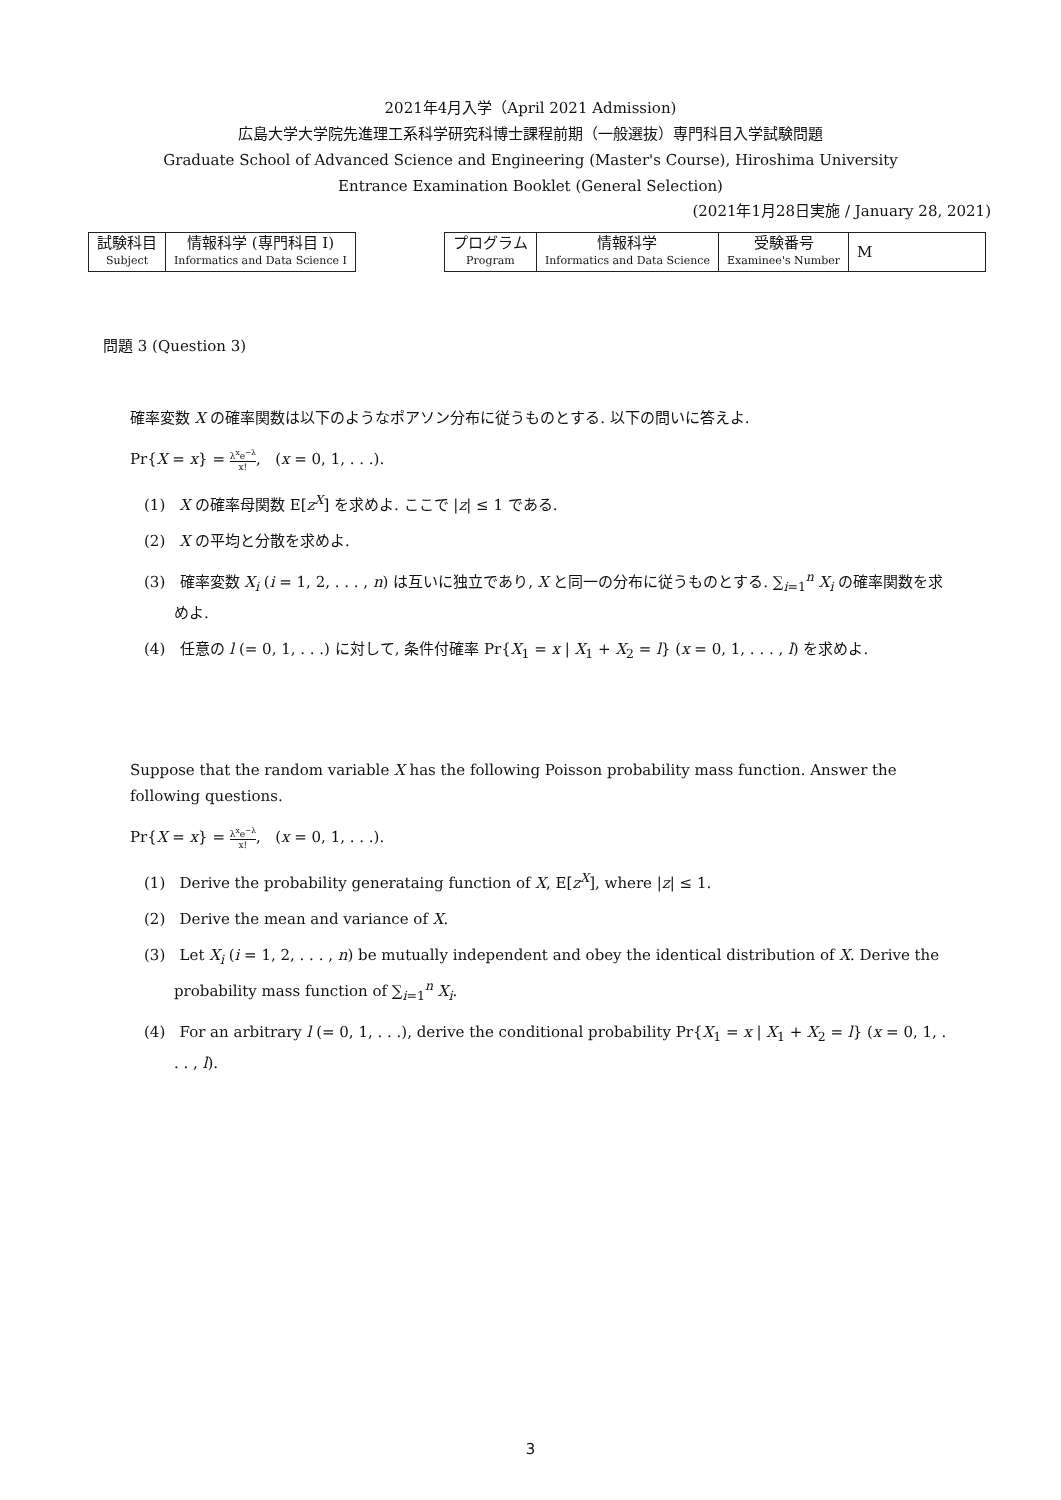2021年4月入学（April 2021 Admission)
広島大学大学院先進理工系科学研究科博士課程前期（一般選抜）専門科目入学試験問題
Graduate School of Advanced Science and Engineering (Master's Course), Hiroshima University
Entrance Examination Booklet (General Selection)
(2021年1月28日実施 / January 28, 2021)
| 試験科目 Subject | 情報科学 (専門科目 I) Informatics and Data Science I |
| プログラム Program | 情報科学 Informatics and Data Science | 受験番号 Examinee's Number | M |
問題 3 (Question 3)
確率変数 X の確率関数は以下のようなポアソン分布に従うものとする. 以下の問いに答えよ.
Pr{X = x} = λ<sup>x</sup>e<sup>−λ</sup> x!, (x = 0, 1, . . .).
(1) X の確率母関数 E[z<sup>X</sup>] を求めよ. ここで |z| ≤ 1 である.
(2) X の平均と分散を求めよ.
(3) 確率変数 X<sub>i</sub> (i = 1, 2, . . . , n) は互いに独立であり, X と同一の分布に従うものとする. ∑<sub>i=1</sub><sup>n</sup> X<sub>i</sub> の確率関数を求めよ.
(4) 任意の l (= 0, 1, . . .) に対して, 条件付確率 Pr{X<sub>1</sub> = x | X<sub>1</sub> + X<sub>2</sub> = l} (x = 0, 1, . . . , l) を求めよ.
Suppose that the random variable X has the following Poisson probability mass function. Answer the following questions.
Pr{X = x} = λ<sup>x</sup>e<sup>−λ</sup> x!, (x = 0, 1, . . .).
(1) Derive the probability generataing function of X, E[z<sup>X</sup>], where |z| ≤ 1.
(2) Derive the mean and variance of X.
(3) Let X<sub>i</sub> (i = 1, 2, . . . , n) be mutually independent and obey the identical distribution of X. Derive the probability mass function of ∑<sub>i=1</sub><sup>n</sup> X<sub>i</sub>.
(4) For an arbitrary l (= 0, 1, . . .), derive the conditional probability Pr{X<sub>1</sub> = x | X<sub>1</sub> + X<sub>2</sub> = l} (x = 0, 1, . . . , l).
3